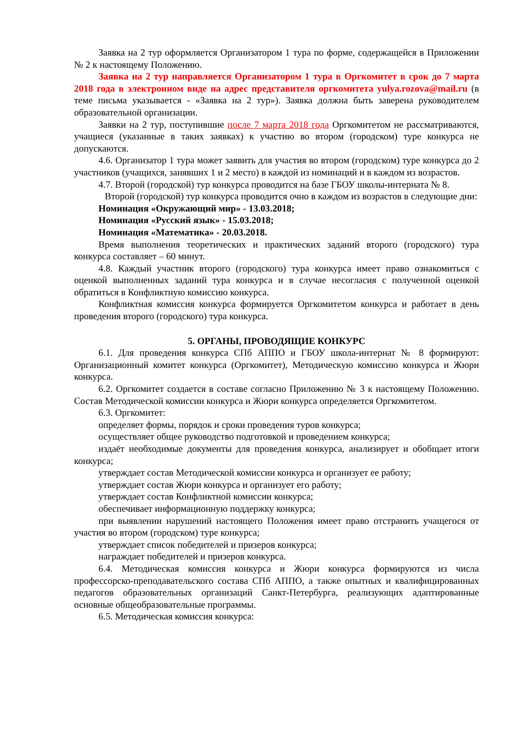Заявка на 2 тур оформляется Организатором 1 тура по форме, содержащейся в Приложении № 2 к настоящему Положению.
Заявка на 2 тур направляется Организатором 1 тура в Оргкомитет в срок до 7 марта 2018 года в электронном виде на адрес представителя оргкомитета yulya.rozova@mail.ru (в теме письма указывается - «Заявка на 2 тур»). Заявка должна быть заверена руководителем образовательной организации.
Заявки на 2 тур, поступившие после 7 марта 2018 года Оргкомитетом не рассматриваются, учащиеся (указанные в таких заявках) к участию во втором (городском) туре конкурса не допускаются.
4.6. Организатор 1 тура может заявить для участия во втором (городском) туре конкурса до 2 участников (учащихся, занявших 1 и 2 место) в каждой из номинаций и в каждом из возрастов.
4.7. Второй (городской) тур конкурса проводится на базе ГБОУ школы-интерната № 8.
Второй (городской) тур конкурса проводится очно в каждом из возрастов в следующие дни:
Номинация «Окружающий мир» - 13.03.2018;
Номинация «Русский язык» - 15.03.2018;
Номинация «Математика» - 20.03.2018.
Время выполнения теоретических и практических заданий второго (городского) тура конкурса составляет – 60 минут.
4.8. Каждый участник второго (городского) тура конкурса имеет право ознакомиться с оценкой выполненных заданий тура конкурса и в случае несогласия с полученной оценкой обратиться в Конфликтную комиссию конкурса.
Конфликтная комиссия конкурса формируется Оргкомитетом конкурса и работает в день проведения второго (городского) тура конкурса.
5. ОРГАНЫ, ПРОВОДЯЩИЕ КОНКУРС
6.1. Для проведения конкурса СПб АППО и ГБОУ школа-интернат № 8 формируют: Организационный комитет конкурса (Оргкомитет), Методическую комиссию конкурса и Жюри конкурса.
6.2. Оргкомитет создается в составе согласно Приложению № 3 к настоящему Положению. Состав Методической комиссии конкурса и Жюри конкурса определяется Оргкомитетом.
6.3. Оргкомитет:
определяет формы, порядок и сроки проведения туров конкурса;
осуществляет общее руководство подготовкой и проведением конкурса;
издаёт необходимые документы для проведения конкурса, анализирует и обобщает итоги конкурса;
утверждает состав Методической комиссии конкурса и организует ее работу;
утверждает состав Жюри конкурса и организует его работу;
утверждает состав Конфликтной комиссии конкурса;
обеспечивает информационную поддержку конкурса;
при выявлении нарушений настоящего Положения имеет право отстранить учащегося от участия во втором (городском) туре конкурса;
утверждает список победителей и призеров конкурса;
награждает победителей и призеров конкурса.
6.4. Методическая комиссия конкурса и Жюри конкурса формируются из числа профессорско-преподавательского состава СПб АППО, а также опытных и квалифицированных педагогов образовательных организаций Санкт-Петербурга, реализующих адаптированные основные общеобразовательные программы.
6.5. Методическая комиссия конкурса: